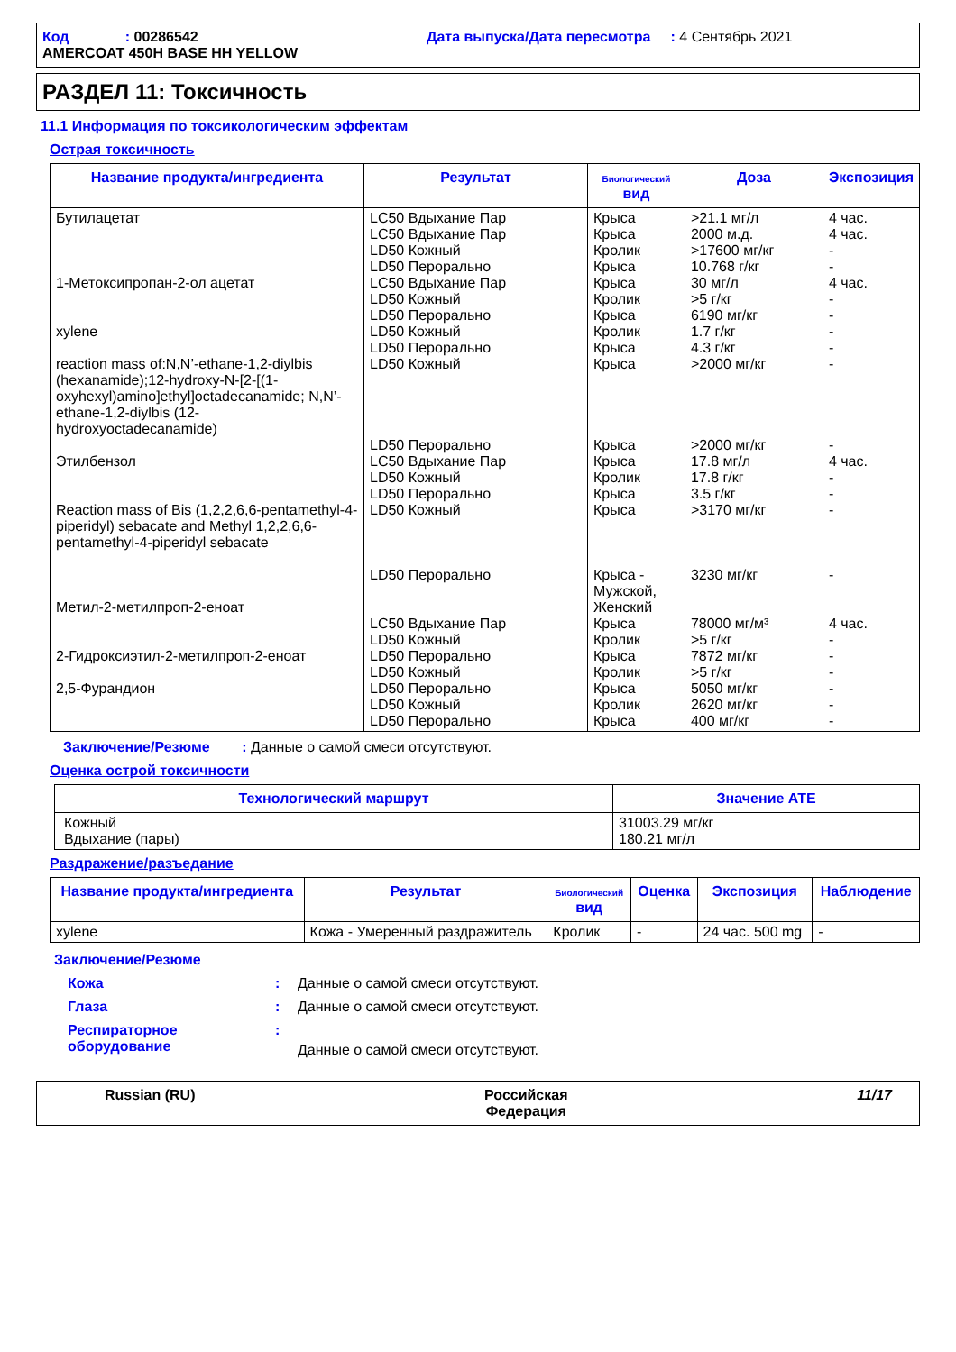Код : 00286542
AMERCOAT 450H BASE HH YELLOW
Дата выпуска/Дата пересмотра : 4 Сентябрь 2021
РАЗДЕЛ 11: Токсичность
11.1 Информация по токсикологическим эффектам
Острая токсичность
| Название продукта/ингредиента | Результат | Биологический вид | Доза | Экспозиция |
| --- | --- | --- | --- | --- |
| Бутилацетат 1-Метоксипропан-2-ол ацетат xylene reaction mass of:N,N’-ethane-1,2-diylbis (hexanamide);12-hydroxy-N-[2-[(1-oxyhexyl)amino]ethyl]octadecanamide; N,N’-ethane-1,2-diylbis (12-hydroxyoctadecanamide) Этилбензол Reaction mass of Bis (1,2,2,6,6-pentamethyl-4-piperidyl) sebacate and Methyl 1,2,2,6,6-pentamethyl-4-piperidyl sebacate Метил-2-метилпроп-2-еноат 2-Гидроксиэтил-2-метилпроп-2-еноат 2,5-Фурандион | LC50 Вдыхание Пар LC50 Вдыхание Пар LD50 Кожный LD50 Перорально LC50 Вдыхание Пар LD50 Кожный LD50 Перорально LD50 Кожный LD50 Перорально LD50 Кожный LD50 Перорально LC50 Вдыхание Пар LD50 Кожный LD50 Перорально LD50 Кожный LD50 Перорально LC50 Вдыхание Пар LD50 Кожный LD50 Перорально LD50 Кожный LD50 Перорально LD50 Кожный LD50 Перорально | Крыса Крыса Кролик Крыса Крыса Кролик Крыса Кролик Крыса Крыса Крыса Крыса Кролик Крыса Крыса Крыса - Мужской, Женский Крыса Кролик Крыса Кролик Крыса Кролик Крыса | >21.1 мг/л 2000 м.д. >17600 мг/кг 10.768 г/кг 30 мг/л >5 г/кг 6190 мг/кг 1.7 г/кг 4.3 г/кг >2000 мг/кг >2000 мг/кг 17.8 мг/л 17.8 г/кг 3.5 г/кг >3170 мг/кг 3230 мг/кг 78000 мг/м³ >5 г/кг 7872 мг/кг >5 г/кг 5050 мг/кг 2620 мг/кг 400 мг/кг | 4 час. 4 час. - - 4 час. - - - - - - 4 час. - - - - 4 час. - - - - - - |
Заключение/Резюме : Данные о самой смеси отсутствуют.
Оценка острой токсичности
| Технологический маршрут | Значение ATE |
| --- | --- |
| Кожный Вдыхание (пары) | 31003.29 мг/кг 180.21 мг/л |
Раздражение/разъедание
| Название продукта/ингредиента | Результат | Биологический вид | Оценка | Экспозиция | Наблюдение |
| --- | --- | --- | --- | --- | --- |
| xylene | Кожа - Умеренный раздражитель | Кролик | - | 24 час. 500 mg | - |
Заключение/Резюме
Кожа: Данные о самой смеси отсутствуют.
Глаза: Данные о самой смеси отсутствуют.
Респираторное оборудование: Данные о самой смеси отсутствуют.
Russian (RU) Российская
Федерация 11/17